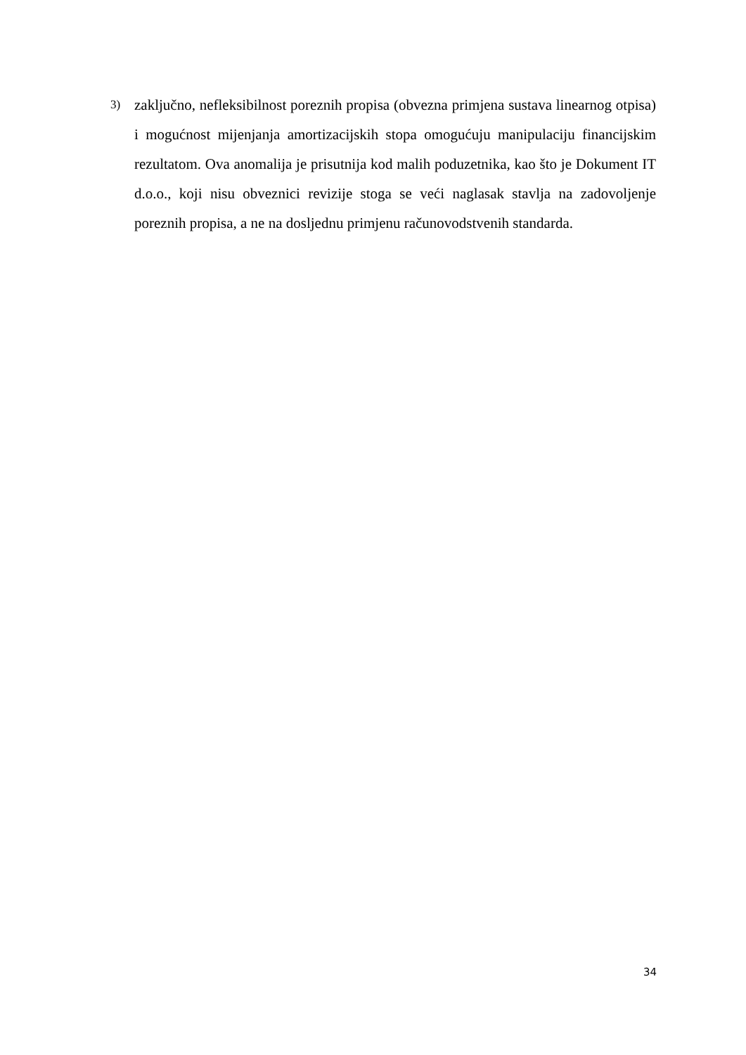3)
zaključno, nefleksibilnost poreznih propisa (obvezna primjena sustava linearnog otpisa) i mogućnost mijenjanja amortizacijskih stopa omogućuju manipulaciju financijskim rezultatom. Ova anomalija je prisutnija kod malih poduzetnika, kao što je Dokument IT d.o.o., koji nisu obveznici revizije stoga se veći naglasak stavlja na zadovoljenje poreznih propisa, a ne na dosljednu primjenu računovodstvenih standarda.
34